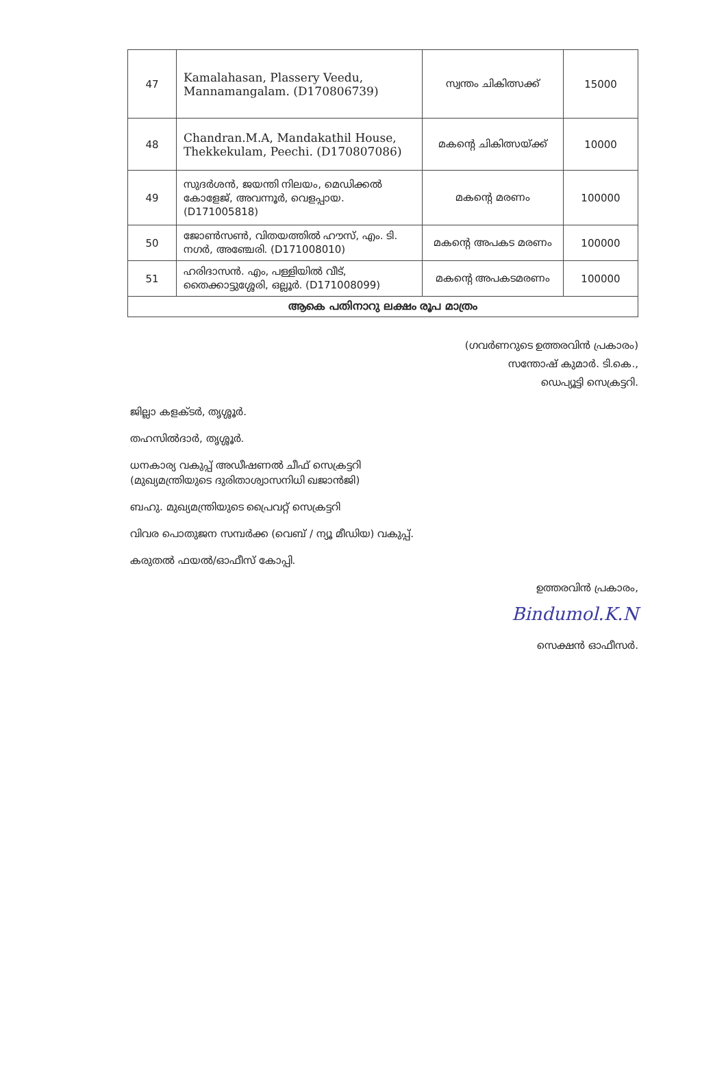| 47 | Kamalahasan, Plassery Veedu, Mannamangalam. (D170806739) | സ്വന്തം ചികിത്സക്ക് | 15000 |
| 48 | Chandran.M.A, Mandakathil House, Thekkekulam, Peechi. (D170807086) | മകന്റെ ചികിത്സയ്ക്ക് | 10000 |
| 49 | സുദർശൻ, ജയന്തി നിലയം, മെഡിക്കൽ കോളേജ്, അവന്നൂർ, വെളപ്പായ. (D171005818) | മകന്റെ മരണം | 100000 |
| 50 | ജോൺസൺ, വിതയത്തിൽ ഹൗസ്, എം. ടി. നഗർ, അഞ്ചേരി. (D171008010) | മകന്റെ അപകട മരണം | 100000 |
| 51 | ഹരിദാസൻ. എം, പള്ളിയിൽ വീട്, തൈക്കാട്ടുശ്ശേരി, ഒല്ലൂർ. (D171008099) | മകന്റെ അപകടമരണം | 100000 |
| ആകെ പതിനാറു ലക്ഷം രൂപ മാത്രം | | | |
(ഗവർണറുടെ ഉത്തരവിൻ പ്രകാരം)
സന്തോഷ് കുമാർ. ടി.കെ.,
ഡെപ്യൂട്ടി സെക്രട്ടറി.
ജില്ലാ കളക്ടർ, തൃശ്ശൂർ.
തഹസിൽദാർ, തൃശ്ശൂർ.
ധനകാര്യ വകുപ്പ് അഡീഷണൽ ചീഫ് സെക്രട്ടറി
(മുഖ്യമന്ത്രിയുടെ ദുരിതാശ്വാസനിധി ഖജാൻജി)
ബഹു. മുഖ്യമന്ത്രിയുടെ പ്രൈവറ്റ് സെക്രട്ടറി
വിവര പൊതുജന സമ്പർക്ക (വെബ് / ന്യൂ മീഡിയ) വകുപ്പ്.
കരുതൽ ഫയൽ/ഓഫീസ് കോപ്പി.
ഉത്തരവിൻ പ്രകാരം,
Bindumol.K.N
സെക്ഷൻ ഓഫീസർ.